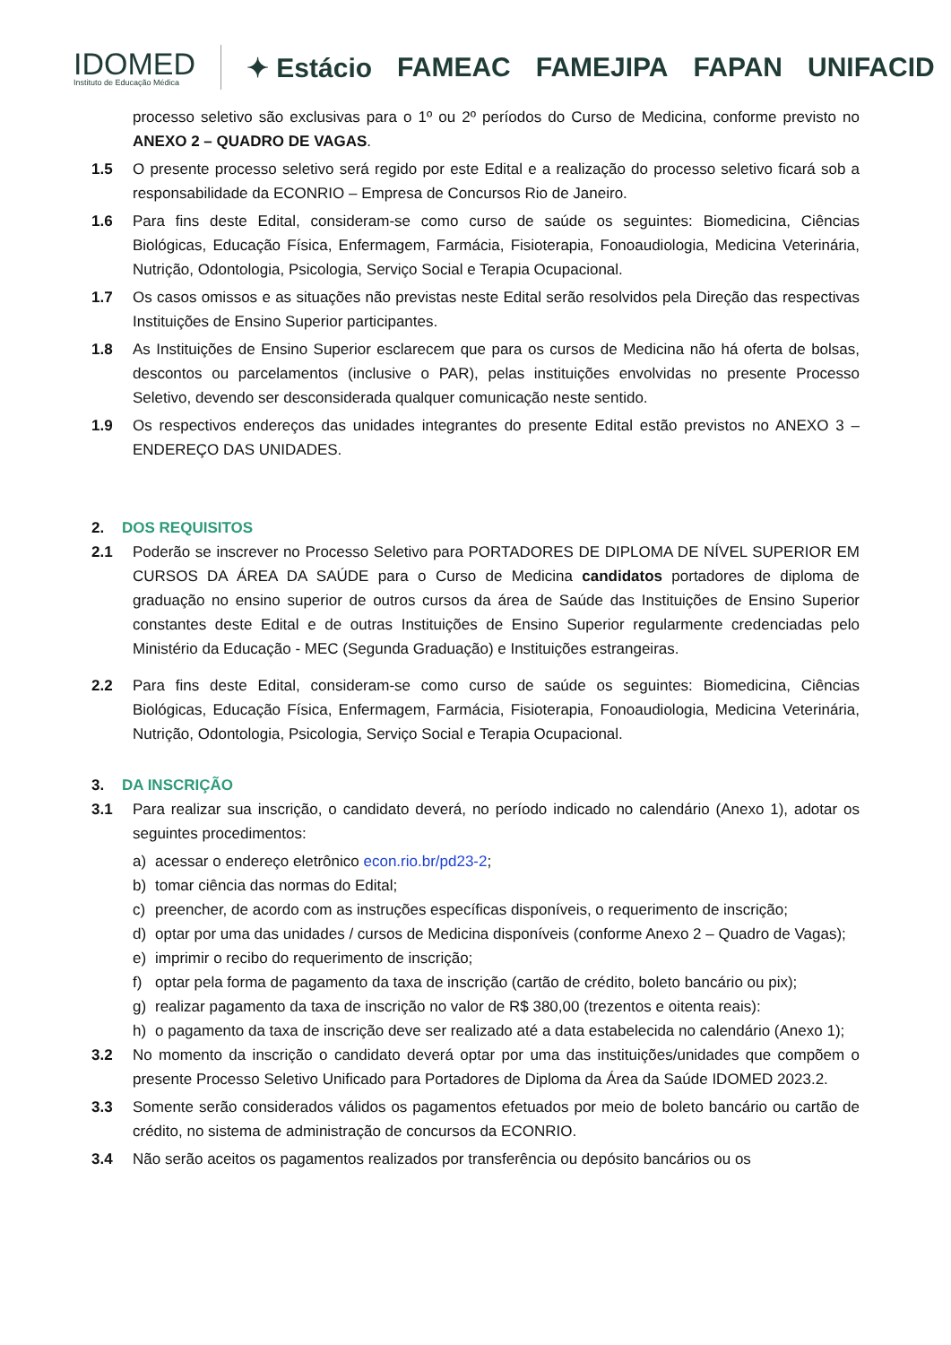IDOMED
Instituto de Educação Médica
✦ Estácio FAMEAC FAMEJIPA FAPAN UNIFACID
processo seletivo são exclusivas para o 1º ou 2º períodos do Curso de Medicina, conforme previsto no ANEXO 2 – QUADRO DE VAGAS.
1.5 O presente processo seletivo será regido por este Edital e a realização do processo seletivo ficará sob a responsabilidade da ECONRIO – Empresa de Concursos Rio de Janeiro.
1.6 Para fins deste Edital, consideram-se como curso de saúde os seguintes: Biomedicina, Ciências Biológicas, Educação Física, Enfermagem, Farmácia, Fisioterapia, Fonoaudiologia, Medicina Veterinária, Nutrição, Odontologia, Psicologia, Serviço Social e Terapia Ocupacional.
1.7 Os casos omissos e as situações não previstas neste Edital serão resolvidos pela Direção das respectivas Instituições de Ensino Superior participantes.
1.8 As Instituições de Ensino Superior esclarecem que para os cursos de Medicina não há oferta de bolsas, descontos ou parcelamentos (inclusive o PAR), pelas instituições envolvidas no presente Processo Seletivo, devendo ser desconsiderada qualquer comunicação neste sentido.
1.9 Os respectivos endereços das unidades integrantes do presente Edital estão previstos no ANEXO 3 – ENDEREÇO DAS UNIDADES.
2. DOS REQUISITOS
2.1 Poderão se inscrever no Processo Seletivo para PORTADORES DE DIPLOMA DE NÍVEL SUPERIOR EM CURSOS DA ÁREA DA SAÚDE para o Curso de Medicina candidatos portadores de diploma de graduação no ensino superior de outros cursos da área de Saúde das Instituições de Ensino Superior constantes deste Edital e de outras Instituições de Ensino Superior regularmente credenciadas pelo Ministério da Educação - MEC (Segunda Graduação) e Instituições estrangeiras.
2.2 Para fins deste Edital, consideram-se como curso de saúde os seguintes: Biomedicina, Ciências Biológicas, Educação Física, Enfermagem, Farmácia, Fisioterapia, Fonoaudiologia, Medicina Veterinária, Nutrição, Odontologia, Psicologia, Serviço Social e Terapia Ocupacional.
3. DA INSCRIÇÃO
3.1 Para realizar sua inscrição, o candidato deverá, no período indicado no calendário (Anexo 1), adotar os seguintes procedimentos:
a) acessar o endereço eletrônico econ.rio.br/pd23-2;
b) tomar ciência das normas do Edital;
c) preencher, de acordo com as instruções específicas disponíveis, o requerimento de inscrição;
d) optar por uma das unidades / cursos de Medicina disponíveis (conforme Anexo 2 – Quadro de Vagas);
e) imprimir o recibo do requerimento de inscrição;
f) optar pela forma de pagamento da taxa de inscrição (cartão de crédito, boleto bancário ou pix);
g) realizar pagamento da taxa de inscrição no valor de R$ 380,00 (trezentos e oitenta reais):
h) o pagamento da taxa de inscrição deve ser realizado até a data estabelecida no calendário (Anexo 1);
3.2 No momento da inscrição o candidato deverá optar por uma das instituições/unidades que compõem o presente Processo Seletivo Unificado para Portadores de Diploma da Área da Saúde IDOMED 2023.2.
3.3 Somente serão considerados válidos os pagamentos efetuados por meio de boleto bancário ou cartão de crédito, no sistema de administração de concursos da ECONRIO.
3.4 Não serão aceitos os pagamentos realizados por transferência ou depósito bancários ou os